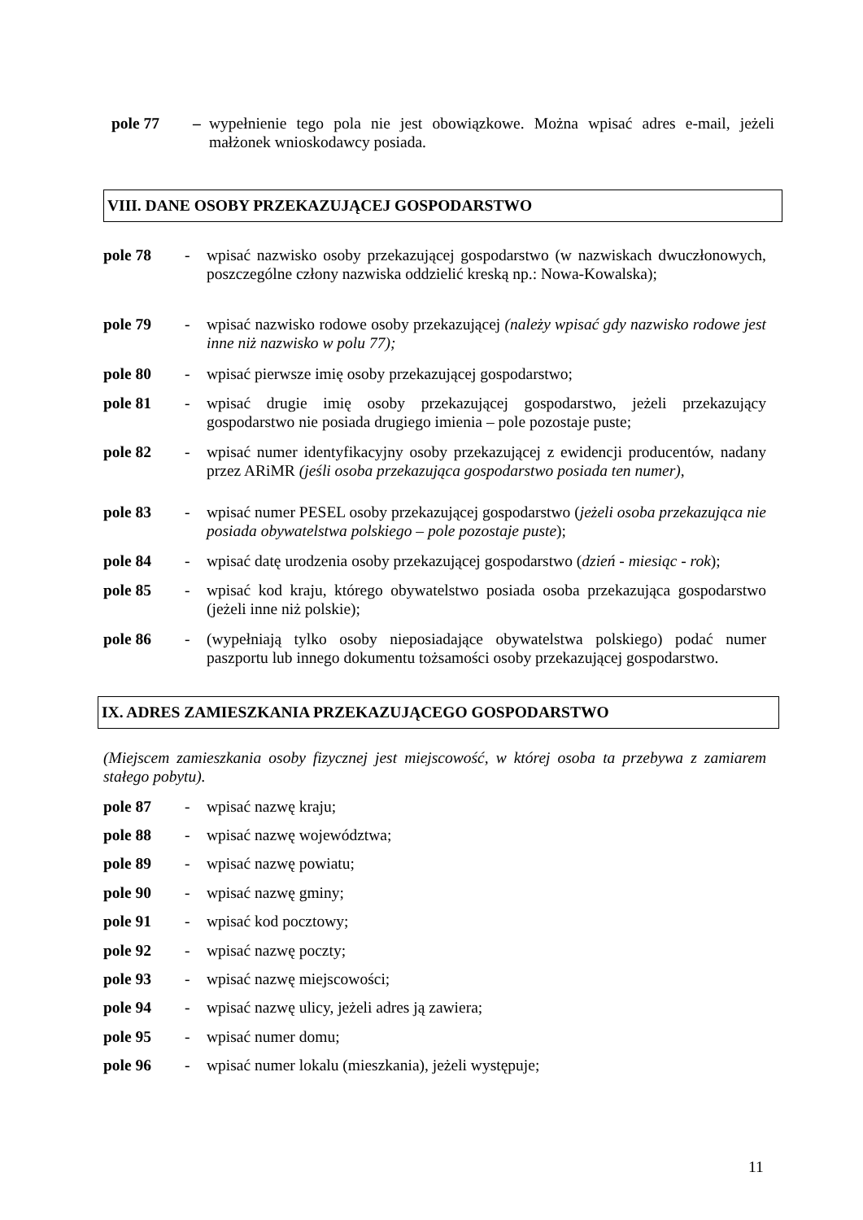pole 77 – wypełnienie tego pola nie jest obowiązkowe. Można wpisać adres e-mail, jeżeli małżonek wnioskodawcy posiada.
VIII. DANE OSOBY PRZEKAZUJĄCEJ GOSPODARSTWO
pole 78 - wpisać nazwisko osoby przekazującej gospodarstwo (w nazwiskach dwuczłonowych, poszczególne człony nazwiska oddzielić kreską np.: Nowa-Kowalska);
pole 79 - wpisać nazwisko rodowe osoby przekazującej (należy wpisać gdy nazwisko rodowe jest inne niż nazwisko w polu 77);
pole 80 - wpisać pierwsze imię osoby przekazującej gospodarstwo;
pole 81 - wpisać drugie imię osoby przekazującej gospodarstwo, jeżeli przekazujący gospodarstwo nie posiada drugiego imienia – pole pozostaje puste;
pole 82 - wpisać numer identyfikacyjny osoby przekazującej z ewidencji producentów, nadany przez ARiMR (jeśli osoba przekazująca gospodarstwo posiada ten numer),
pole 83 - wpisać numer PESEL osoby przekazującej gospodarstwo (jeżeli osoba przekazująca nie posiada obywatelstwa polskiego – pole pozostaje puste);
pole 84 - wpisać datę urodzenia osoby przekazującej gospodarstwo (dzień - miesiąc - rok);
pole 85 - wpisać kod kraju, którego obywatelstwo posiada osoba przekazująca gospodarstwo (jeżeli inne niż polskie);
pole 86 - (wypełniają tylko osoby nieposiadające obywatelstwa polskiego) podać numer paszportu lub innego dokumentu tożsamości osoby przekazującej gospodarstwo.
IX. ADRES ZAMIESZKANIA PRZEKAZUJĄCEGO GOSPODARSTWO
(Miejscem zamieszkania osoby fizycznej jest miejscowość, w której osoba ta przebywa z zamiarem stałego pobytu).
pole 87 - wpisać nazwę kraju;
pole 88 - wpisać nazwę województwa;
pole 89 - wpisać nazwę powiatu;
pole 90 - wpisać nazwę gminy;
pole 91 - wpisać kod pocztowy;
pole 92 - wpisać nazwę poczty;
pole 93 - wpisać nazwę miejscowości;
pole 94 - wpisać nazwę ulicy, jeżeli adres ją zawiera;
pole 95 - wpisać numer domu;
pole 96 - wpisać numer lokalu (mieszkania), jeżeli występuje;
11